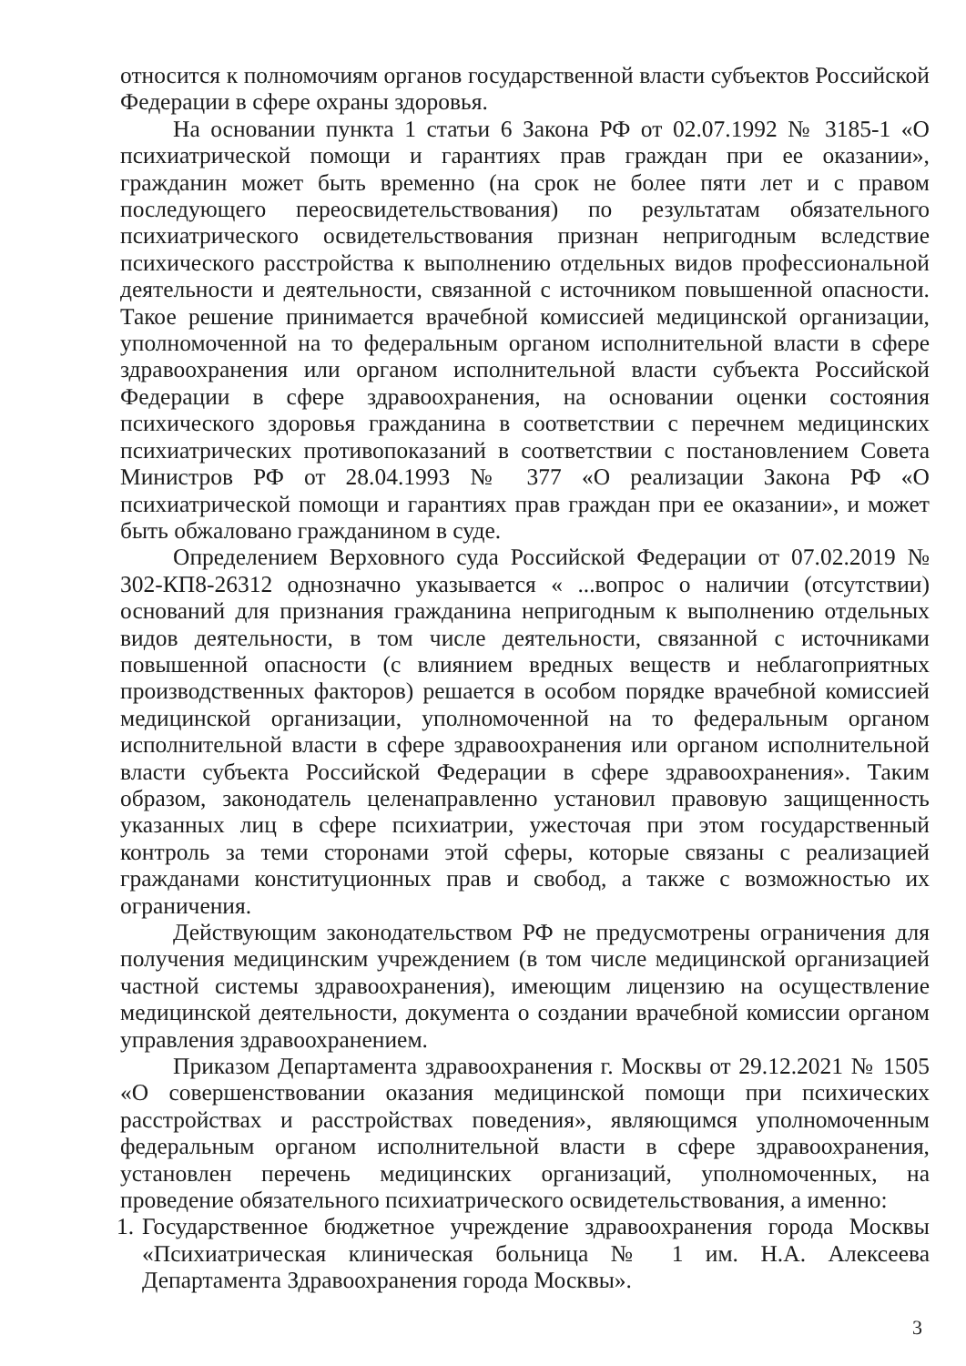относится к полномочиям органов государственной власти субъектов Российской Федерации в сфере охраны здоровья.
На основании пункта 1 статьи 6 Закона РФ от 02.07.1992 № 3185-1 «О психиатрической помощи и гарантиях прав граждан при ее оказании», гражданин может быть временно (на срок не более пяти лет и с правом последующего переосвидетельствования) по результатам обязательного психиатрического освидетельствования признан непригодным вследствие психического расстройства к выполнению отдельных видов профессиональной деятельности и деятельности, связанной с источником повышенной опасности. Такое решение принимается врачебной комиссией медицинской организации, уполномоченной на то федеральным органом исполнительной власти в сфере здравоохранения или органом исполнительной власти субъекта Российской Федерации в сфере здравоохранения, на основании оценки состояния психического здоровья гражданина в соответствии с перечнем медицинских психиатрических противопоказаний в соответствии с постановлением Совета Министров РФ от 28.04.1993 № 377 «О реализации Закона РФ «О психиатрической помощи и гарантиях прав граждан при ее оказании», и может быть обжаловано гражданином в суде.
Определением Верховного суда Российской Федерации от 07.02.2019 № 302-КП8-26312 однозначно указывается « ...вопрос о наличии (отсутствии) оснований для признания гражданина непригодным к выполнению отдельных видов деятельности, в том числе деятельности, связанной с источниками повышенной опасности (с влиянием вредных веществ и неблагоприятных производственных факторов) решается в особом порядке врачебной комиссией медицинской организации, уполномоченной на то федеральным органом исполнительной власти в сфере здравоохранения или органом исполнительной власти субъекта Российской Федерации в сфере здравоохранения». Таким образом, законодатель целенаправленно установил правовую защищенность указанных лиц в сфере психиатрии, ужесточая при этом государственный контроль за теми сторонами этой сферы, которые связаны с реализацией гражданами конституционных прав и свобод, а также с возможностью их ограничения.
Действующим законодательством РФ не предусмотрены ограничения для получения медицинским учреждением (в том числе медицинской организацией частной системы здравоохранения), имеющим лицензию на осуществление медицинской деятельности, документа о создании врачебной комиссии органом управления здравоохранением.
Приказом Департамента здравоохранения г. Москвы от 29.12.2021 № 1505 «О совершенствовании оказания медицинской помощи при психических расстройствах и расстройствах поведения», являющимся уполномоченным федеральным органом исполнительной власти в сфере здравоохранения, установлен перечень медицинских организаций, уполномоченных, на проведение обязательного психиатрического освидетельствования, а именно:
1. Государственное бюджетное учреждение здравоохранения города Москвы «Психиатрическая клиническая больница № 1 им. Н.А. Алексеева Департамента Здравоохранения города Москвы».
3